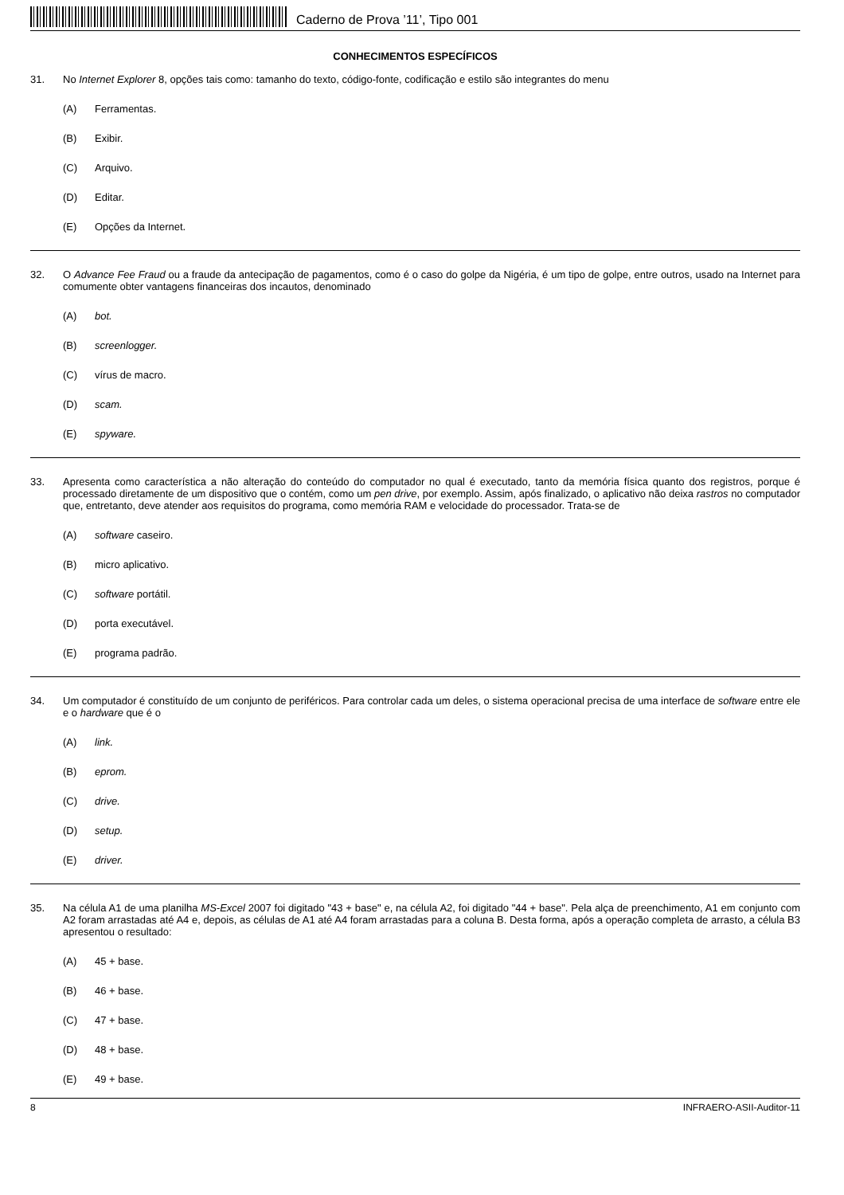Caderno de Prova ’11’, Tipo 001
CONHECIMENTOS ESPECÍFICOS
31.
No Internet Explorer 8, opções tais como: tamanho do texto, código-fonte, codificação e estilo são integrantes do menu
(A) Ferramentas.
(B) Exibir.
(C) Arquivo.
(D) Editar.
(E) Opções da Internet.
32.
O Advance Fee Fraud ou a fraude da antecipação de pagamentos, como é o caso do golpe da Nigéria, é um tipo de golpe, entre outros, usado na Internet para comumente obter vantagens financeiras dos incautos, denominado
(A) bot.
(B) screenlogger.
(C) vírus de macro.
(D) scam.
(E) spyware.
33.
Apresenta como característica a não alteração do conteúdo do computador no qual é executado, tanto da memória física quanto dos registros, porque é processado diretamente de um dispositivo que o contém, como um pen drive, por exemplo. Assim, após finalizado, o aplicativo não deixa rastros no computador que, entretanto, deve atender aos requisitos do programa, como memória RAM e velocidade do processador. Trata-se de
(A) software caseiro.
(B) micro aplicativo.
(C) software portátil.
(D) porta executável.
(E) programa padrão.
34.
Um computador é constituído de um conjunto de periféricos. Para controlar cada um deles, o sistema operacional precisa de uma interface de software entre ele e o hardware que é o
(A) link.
(B) eprom.
(C) drive.
(D) setup.
(E) driver.
35.
Na célula A1 de uma planilha MS-Excel 2007 foi digitado "43 + base" e, na célula A2, foi digitado "44 + base". Pela alça de preenchimento, A1 em conjunto com A2 foram arrastadas até A4 e, depois, as células de A1 até A4 foram arrastadas para a coluna B. Desta forma, após a operação completa de arrasto, a célula B3 apresentou o resultado:
(A) 45 + base.
(B) 46 + base.
(C) 47 + base.
(D) 48 + base.
(E) 49 + base.
8 INFRAERO-ASII-Auditor-11